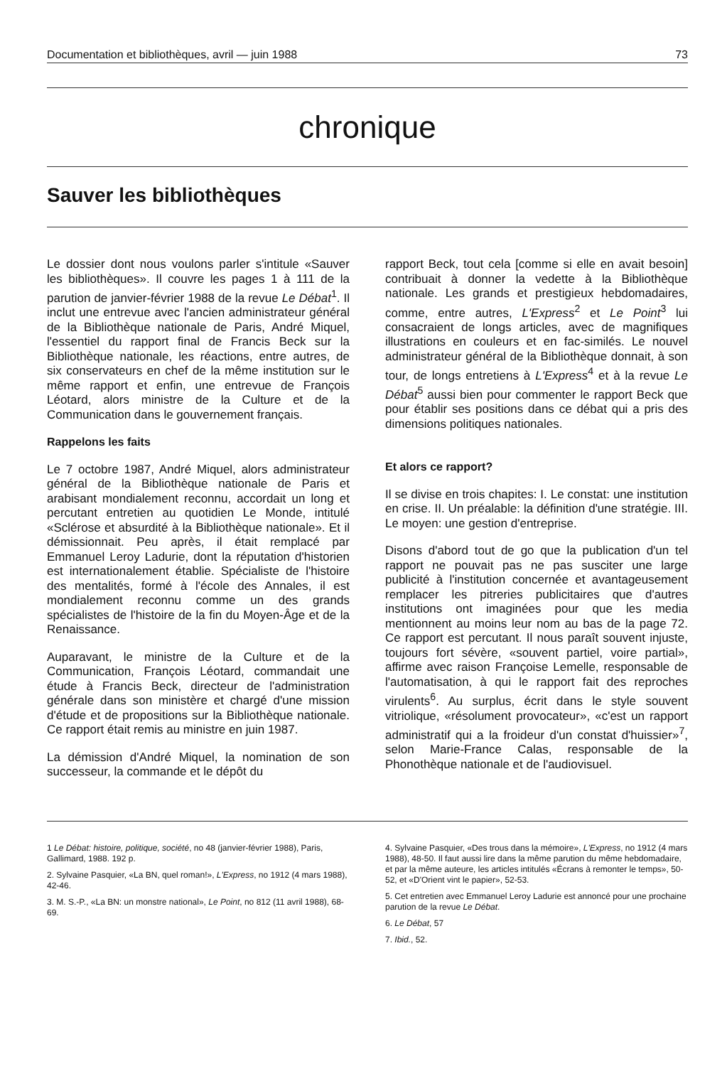Documentation et bibliothèques, avril — juin 1988 73
chronique
Sauver les bibliothèques
Le dossier dont nous voulons parler s'intitule «Sauver les bibliothèques». Il couvre les pages 1 à 111 de la parution de janvier-février 1988 de la revue Le Débat<sup>1</sup>. Il inclut une entrevue avec l'ancien administrateur général de la Bibliothèque nationale de Paris, André Miquel, l'essentiel du rapport final de Francis Beck sur la Bibliothèque nationale, les réactions, entre autres, de six conservateurs en chef de la même institution sur le même rapport et enfin, une entrevue de François Léotard, alors ministre de la Culture et de la Communication dans le gouvernement français.
Rappelons les faits
Le 7 octobre 1987, André Miquel, alors administrateur général de la Bibliothèque nationale de Paris et arabisant mondialement reconnu, accordait un long et percutant entretien au quotidien Le Monde, intitulé «Sclérose et absurdité à la Bibliothèque nationale». Et il démissionnait. Peu après, il était remplacé par Emmanuel Leroy Ladurie, dont la réputation d'historien est internationalement établie. Spécialiste de l'histoire des mentalités, formé à l'école des Annales, il est mondialement reconnu comme un des grands spécialistes de l'histoire de la fin du Moyen-Âge et de la Renaissance.
Auparavant, le ministre de la Culture et de la Communication, François Léotard, commandait une étude à Francis Beck, directeur de l'administration générale dans son ministère et chargé d'une mission d'étude et de propositions sur la Bibliothèque nationale. Ce rapport était remis au ministre en juin 1987.
La démission d'André Miquel, la nomination de son successeur, la commande et le dépôt du
rapport Beck, tout cela [comme si elle en avait besoin] contribuait à donner la vedette à la Bibliothèque nationale. Les grands et prestigieux hebdomadaires, comme, entre autres, L'Express<sup>2</sup> et Le Point<sup>3</sup> lui consacraient de longs articles, avec de magnifiques illustrations en couleurs et en fac-similés. Le nouvel administrateur général de la Bibliothèque donnait, à son tour, de longs entretiens à L'Express<sup>4</sup> et à la revue Le Débat<sup>5</sup> aussi bien pour commenter le rapport Beck que pour établir ses positions dans ce débat qui a pris des dimensions politiques nationales.
Et alors ce rapport?
Il se divise en trois chapites: I. Le constat: une institution en crise. II. Un préalable: la définition d'une stratégie. III. Le moyen: une gestion d'entreprise.
Disons d'abord tout de go que la publication d'un tel rapport ne pouvait pas ne pas susciter une large publicité à l'institution concernée et avantageusement remplacer les pitreries publicitaires que d'autres institutions ont imaginées pour que les media mentionnent au moins leur nom au bas de la page 72. Ce rapport est percutant. Il nous paraît souvent injuste, toujours fort sévère, «souvent partiel, voire partial», affirme avec raison Françoise Lemelle, responsable de l'automatisation, à qui le rapport fait des reproches virulents<sup>6</sup>. Au surplus, écrit dans le style souvent vitriolique, «résolument provocateur», «c'est un rapport administratif qui a la froideur d'un constat d'huissier»<sup>7</sup>, selon Marie-France Calas, responsable de la Phonothèque nationale et de l'audiovisuel.
1 Le Débat: histoire, politique, société, no 48 (janvier-février 1988), Paris, Gallimard, 1988. 192 p.
2. Sylvaine Pasquier, «La BN, quel roman!», L'Express, no 1912 (4 mars 1988), 42-46.
3. M. S.-P., «La BN: un monstre national», Le Point, no 812 (11 avril 1988), 68-69.
4. Sylvaine Pasquier, «Des trous dans la mémoire», L'Express, no 1912 (4 mars 1988), 48-50. Il faut aussi lire dans la même parution du même hebdomadaire, et par la même auteure, les articles intitulés «Écrans à remonter le temps», 50-52, et «D'Orient vint le papier», 52-53.
5. Cet entretien avec Emmanuel Leroy Ladurie est annoncé pour une prochaine parution de la revue Le Débat.
6. Le Débat, 57
7. Ibid., 52.